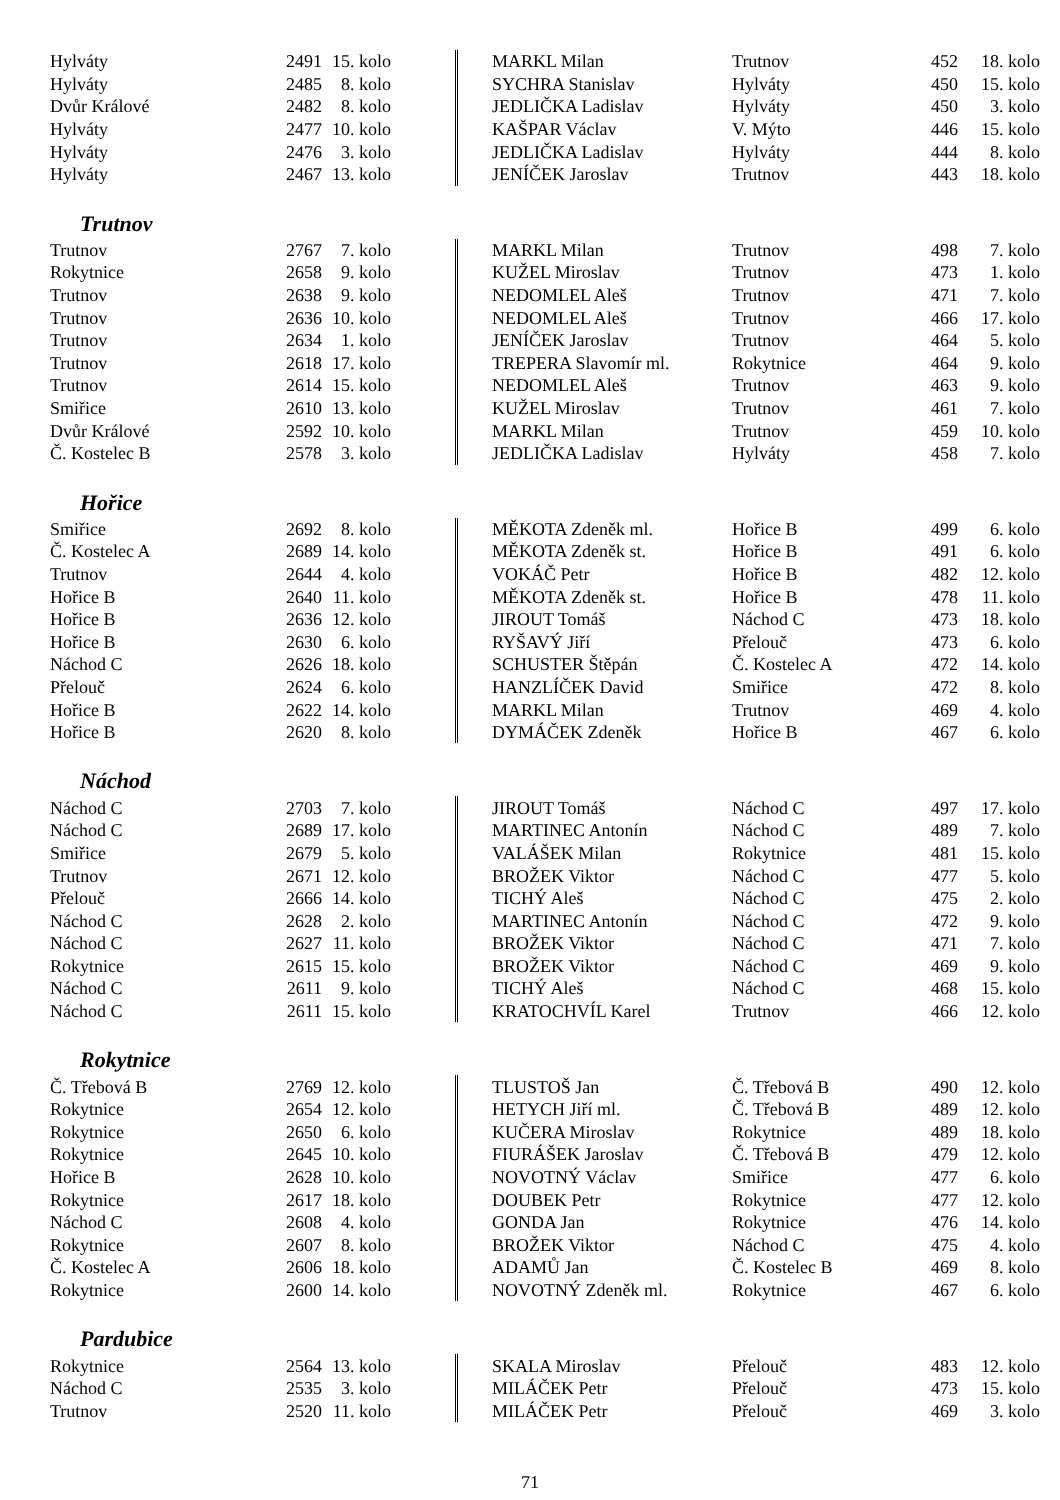| Hylváty | 2491 | 15. kolo | | MARKL Milan | Trutnov | 452 | 18. kolo |
| Hylváty | 2485 | 8. kolo | | SYCHRA Stanislav | Hylváty | 450 | 15. kolo |
| Dvůr Králové | 2482 | 8. kolo | | JEDLIČKA Ladislav | Hylváty | 450 | 3. kolo |
| Hylváty | 2477 | 10. kolo | | KAŠPAR Václav | V. Mýto | 446 | 15. kolo |
| Hylváty | 2476 | 3. kolo | | JEDLIČKA Ladislav | Hylváty | 444 | 8. kolo |
| Hylváty | 2467 | 13. kolo | | JENÍČEK Jaroslav | Trutnov | 443 | 18. kolo |
Trutnov
| Trutnov | 2767 | 7. kolo | | MARKL Milan | Trutnov | 498 | 7. kolo |
| Rokytnice | 2658 | 9. kolo | | KUŽEL Miroslav | Trutnov | 473 | 1. kolo |
| Trutnov | 2638 | 9. kolo | | NEDOMLEL Aleš | Trutnov | 471 | 7. kolo |
| Trutnov | 2636 | 10. kolo | | NEDOMLEL Aleš | Trutnov | 466 | 17. kolo |
| Trutnov | 2634 | 1. kolo | | JENÍČEK Jaroslav | Trutnov | 464 | 5. kolo |
| Trutnov | 2618 | 17. kolo | | TREPERA Slavomír ml. | Rokytnice | 464 | 9. kolo |
| Trutnov | 2614 | 15. kolo | | NEDOMLEL Aleš | Trutnov | 463 | 9. kolo |
| Smiřice | 2610 | 13. kolo | | KUŽEL Miroslav | Trutnov | 461 | 7. kolo |
| Dvůr Králové | 2592 | 10. kolo | | MARKL Milan | Trutnov | 459 | 10. kolo |
| Č. Kostelec B | 2578 | 3. kolo | | JEDLIČKA Ladislav | Hylváty | 458 | 7. kolo |
Hořice
| Smiřice | 2692 | 8. kolo | | MĚKOTA Zdeněk ml. | Hořice B | 499 | 6. kolo |
| Č. Kostelec A | 2689 | 14. kolo | | MĚKOTA Zdeněk st. | Hořice B | 491 | 6. kolo |
| Trutnov | 2644 | 4. kolo | | VOKÁČ Petr | Hořice B | 482 | 12. kolo |
| Hořice B | 2640 | 11. kolo | | MĚKOTA Zdeněk st. | Hořice B | 478 | 11. kolo |
| Hořice B | 2636 | 12. kolo | | JIROUT Tomáš | Náchod C | 473 | 18. kolo |
| Hořice B | 2630 | 6. kolo | | RYŠAVÝ Jiří | Přelouč | 473 | 6. kolo |
| Náchod C | 2626 | 18. kolo | | SCHUSTER Štěpán | Č. Kostelec A | 472 | 14. kolo |
| Přelouč | 2624 | 6. kolo | | HANZLÍČEK David | Smiřice | 472 | 8. kolo |
| Hořice B | 2622 | 14. kolo | | MARKL Milan | Trutnov | 469 | 4. kolo |
| Hořice B | 2620 | 8. kolo | | DYMÁČEK Zdeněk | Hořice B | 467 | 6. kolo |
Náchod
| Náchod C | 2703 | 7. kolo | | JIROUT Tomáš | Náchod C | 497 | 17. kolo |
| Náchod C | 2689 | 17. kolo | | MARTINEC Antonín | Náchod C | 489 | 7. kolo |
| Smiřice | 2679 | 5. kolo | | VALÁŠEK Milan | Rokytnice | 481 | 15. kolo |
| Trutnov | 2671 | 12. kolo | | BROŽEK Viktor | Náchod C | 477 | 5. kolo |
| Přelouč | 2666 | 14. kolo | | TICHÝ Aleš | Náchod C | 475 | 2. kolo |
| Náchod C | 2628 | 2. kolo | | MARTINEC Antonín | Náchod C | 472 | 9. kolo |
| Náchod C | 2627 | 11. kolo | | BROŽEK Viktor | Náchod C | 471 | 7. kolo |
| Rokytnice | 2615 | 15. kolo | | BROŽEK Viktor | Náchod C | 469 | 9. kolo |
| Náchod C | 2611 | 9. kolo | | TICHÝ Aleš | Náchod C | 468 | 15. kolo |
| Náchod C | 2611 | 15. kolo | | KRATOCHVÍL Karel | Trutnov | 466 | 12. kolo |
Rokytnice
| Č. Třebová B | 2769 | 12. kolo | | TLUSTOŠ Jan | Č. Třebová B | 490 | 12. kolo |
| Rokytnice | 2654 | 12. kolo | | HETYCH Jiří ml. | Č. Třebová B | 489 | 12. kolo |
| Rokytnice | 2650 | 6. kolo | | KUČERA Miroslav | Rokytnice | 489 | 18. kolo |
| Rokytnice | 2645 | 10. kolo | | FIURÁŠEK Jaroslav | Č. Třebová B | 479 | 12. kolo |
| Hořice B | 2628 | 10. kolo | | NOVOTNÝ Václav | Smiřice | 477 | 6. kolo |
| Rokytnice | 2617 | 18. kolo | | DOUBEK Petr | Rokytnice | 477 | 12. kolo |
| Náchod C | 2608 | 4. kolo | | GONDA Jan | Rokytnice | 476 | 14. kolo |
| Rokytnice | 2607 | 8. kolo | | BROŽEK Viktor | Náchod C | 475 | 4. kolo |
| Č. Kostelec A | 2606 | 18. kolo | | ADAMŮ Jan | Č. Kostelec B | 469 | 8. kolo |
| Rokytnice | 2600 | 14. kolo | | NOVOTNÝ Zdeněk ml. | Rokytnice | 467 | 6. kolo |
Pardubice
| Rokytnice | 2564 | 13. kolo | | SKALA Miroslav | Přelouč | 483 | 12. kolo |
| Náchod C | 2535 | 3. kolo | | MILÁČEK Petr | Přelouč | 473 | 15. kolo |
| Trutnov | 2520 | 11. kolo | | MILÁČEK Petr | Přelouč | 469 | 3. kolo |
71
— —